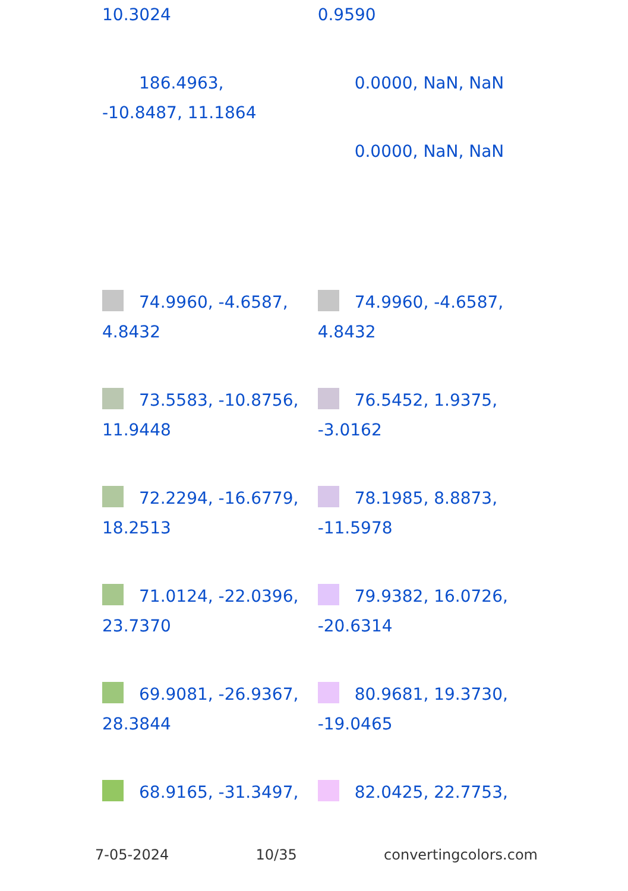| 10.3024 | 0.9590 |
| 186.4963, -10.8487, 11.1864 | 0.0000, NaN, NaN |
| | 0.0000, NaN, NaN |
| 74.9960, -4.6587, 4.8432 | 74.9960, -4.6587, 4.8432 |
| 73.5583, -10.8756, 11.9448 | 76.5452, 1.9375, -3.0162 |
| 72.2294, -16.6779, 18.2513 | 78.1985, 8.8873, -11.5978 |
| 71.0124, -22.0396, 23.7370 | 79.9382, 16.0726, -20.6314 |
| 69.9081, -26.9367, 28.3844 | 80.9681, 19.3730, -19.0465 |
| 68.9165, -31.3497, | 82.0425, 22.7753, |
7-05-2024 10/35 convertingcolors.com